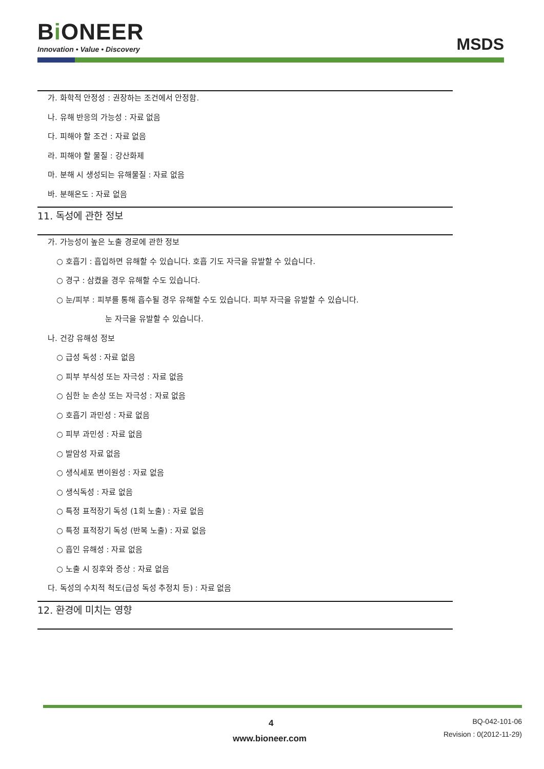Bi ONEER
Innovation • Value • Discovery
MSDS
가. 화학적 안정성 : 권장하는 조건에서 안정함.
나. 유해 반응의 가능성 : 자료 없음
다. 피해야 할 조건 : 자료 없음
라. 피해야 할 물질 : 강산화제
마. 분해 시 생성되는 유해물질 : 자료 없음
바. 분해온도 : 자료 없음
11. 독성에 관한 정보
가. 가능성이 높은 노출 경로에 관한 정보
○ 호흡기 : 흡입하면 유해할 수 있습니다. 호흡 기도 자극을 유발할 수 있습니다.
○ 경구 : 삼켰을 경우 유해할 수도 있습니다.
○ 눈/피부 : 피부를 통해 흡수될 경우 유해할 수도 있습니다. 피부 자극을 유발할 수 있습니다.
눈 자극을 유발할 수 있습니다.
나. 건강 유해성 정보
○ 급성 독성 : 자료 없음
○ 피부 부식성 또는 자극성 : 자료 없음
○ 심한 눈 손상 또는 자극성 : 자료 없음
○ 호흡기 과민성 : 자료 없음
○ 피부 과민성 : 자료 없음
○ 발암성 자료 없음
○ 생식세포 변이원성 : 자료 없음
○ 생식독성 : 자료 없음
○ 특정 표적장기 독성 (1회 노출) : 자료 없음
○ 특정 표적장기 독성 (반복 노출) : 자료 없음
○ 흡인 유해성 : 자료 없음
○ 노출 시 징후와 증상 : 자료 없음
다. 독성의 수치적 척도(급성 독성 추정치 등) : 자료 없음
12. 환경에 미치는 영향
4
www.bioneer.com
BQ-042-101-06
Revision : 0(2012-11-29)